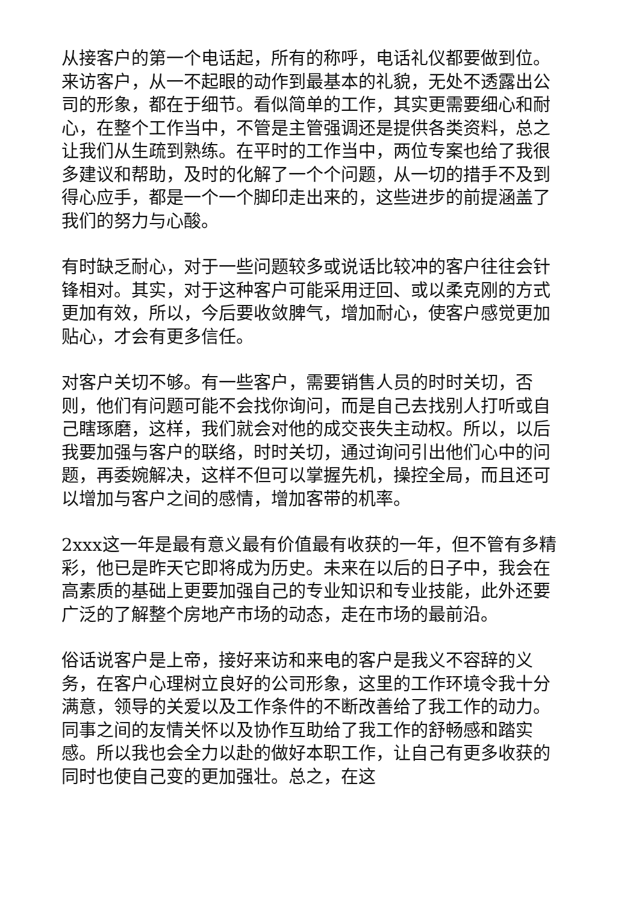从接客户的第一个电话起，所有的称呼，电话礼仪都要做到位。来访客户，从一不起眼的动作到最基本的礼貌，无处不透露出公司的形象，都在于细节。看似简单的工作，其实更需要细心和耐心，在整个工作当中，不管是主管强调还是提供各类资料，总之让我们从生疏到熟练。在平时的工作当中，两位专案也给了我很多建议和帮助，及时的化解了一个个问题，从一切的措手不及到得心应手，都是一个一个脚印走出来的，这些进步的前提涵盖了我们的努力与心酸。
有时缺乏耐心，对于一些问题较多或说话比较冲的客户往往会针锋相对。其实，对于这种客户可能采用迂回、或以柔克刚的方式更加有效，所以，今后要收敛脾气，增加耐心，使客户感觉更加贴心，才会有更多信任。
对客户关切不够。有一些客户，需要销售人员的时时关切，否则，他们有问题可能不会找你询问，而是自己去找别人打听或自己瞎琢磨，这样，我们就会对他的成交丧失主动权。所以，以后我要加强与客户的联络，时时关切，通过询问引出他们心中的问题，再委婉解决，这样不但可以掌握先机，操控全局，而且还可以增加与客户之间的感情，增加客带的机率。
2xxx这一年是最有意义最有价值最有收获的一年，但不管有多精彩，他已是昨天它即将成为历史。未来在以后的日子中，我会在高素质的基础上更要加强自己的专业知识和专业技能，此外还要广泛的了解整个房地产市场的动态，走在市场的最前沿。
俗话说客户是上帝，接好来访和来电的客户是我义不容辞的义务，在客户心理树立良好的公司形象，这里的工作环境令我十分满意，领导的关爱以及工作条件的不断改善给了我工作的动力。同事之间的友情关怀以及协作互助给了我工作的舒畅感和踏实感。所以我也会全力以赴的做好本职工作，让自己有更多收获的同时也使自己变的更加强壮。总之，在这